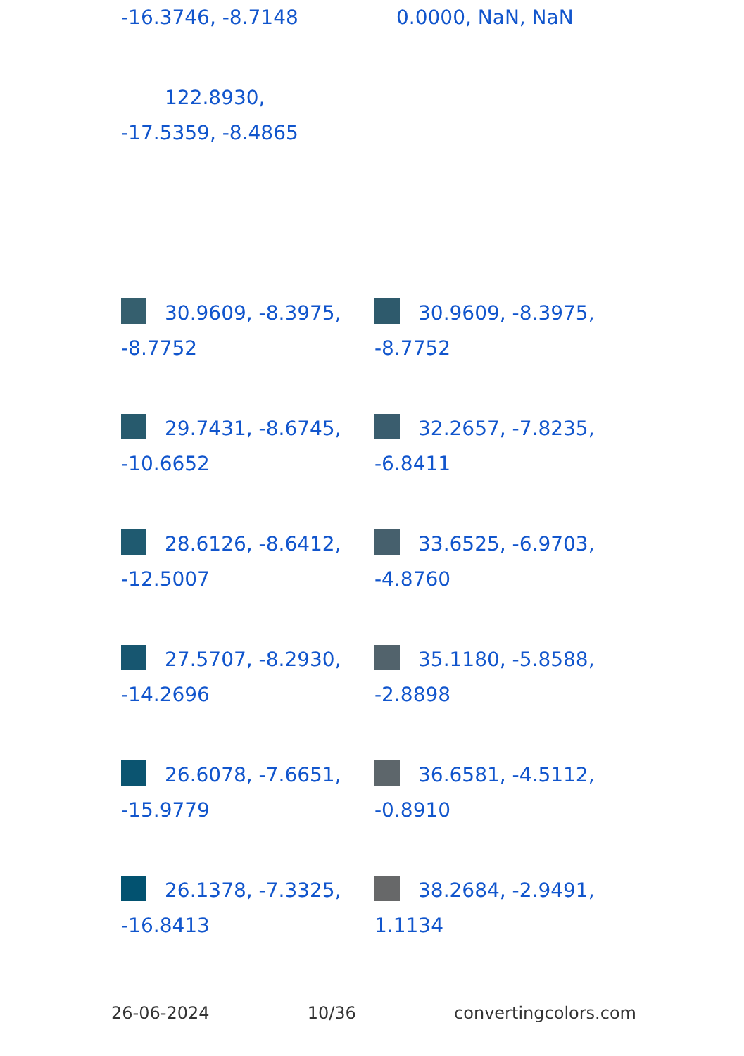-16.3746, -8.7148 0.0000, NaN, NaN
122.8930,
-17.5359, -8.4865
30.9609, -8.3975,
-8.7752
30.9609, -8.3975,
-8.7752
29.7431, -8.6745,
-10.6652
32.2657, -7.8235,
-6.8411
28.6126, -8.6412,
-12.5007
33.6525, -6.9703,
-4.8760
27.5707, -8.2930,
-14.2696
35.1180, -5.8588,
-2.8898
26.6078, -7.6651,
-15.9779
36.6581, -4.5112,
-0.8910
26.1378, -7.3325,
-16.8413
38.2684, -2.9491,
1.1134
26-06-2024 10/36 convertingcolors.com